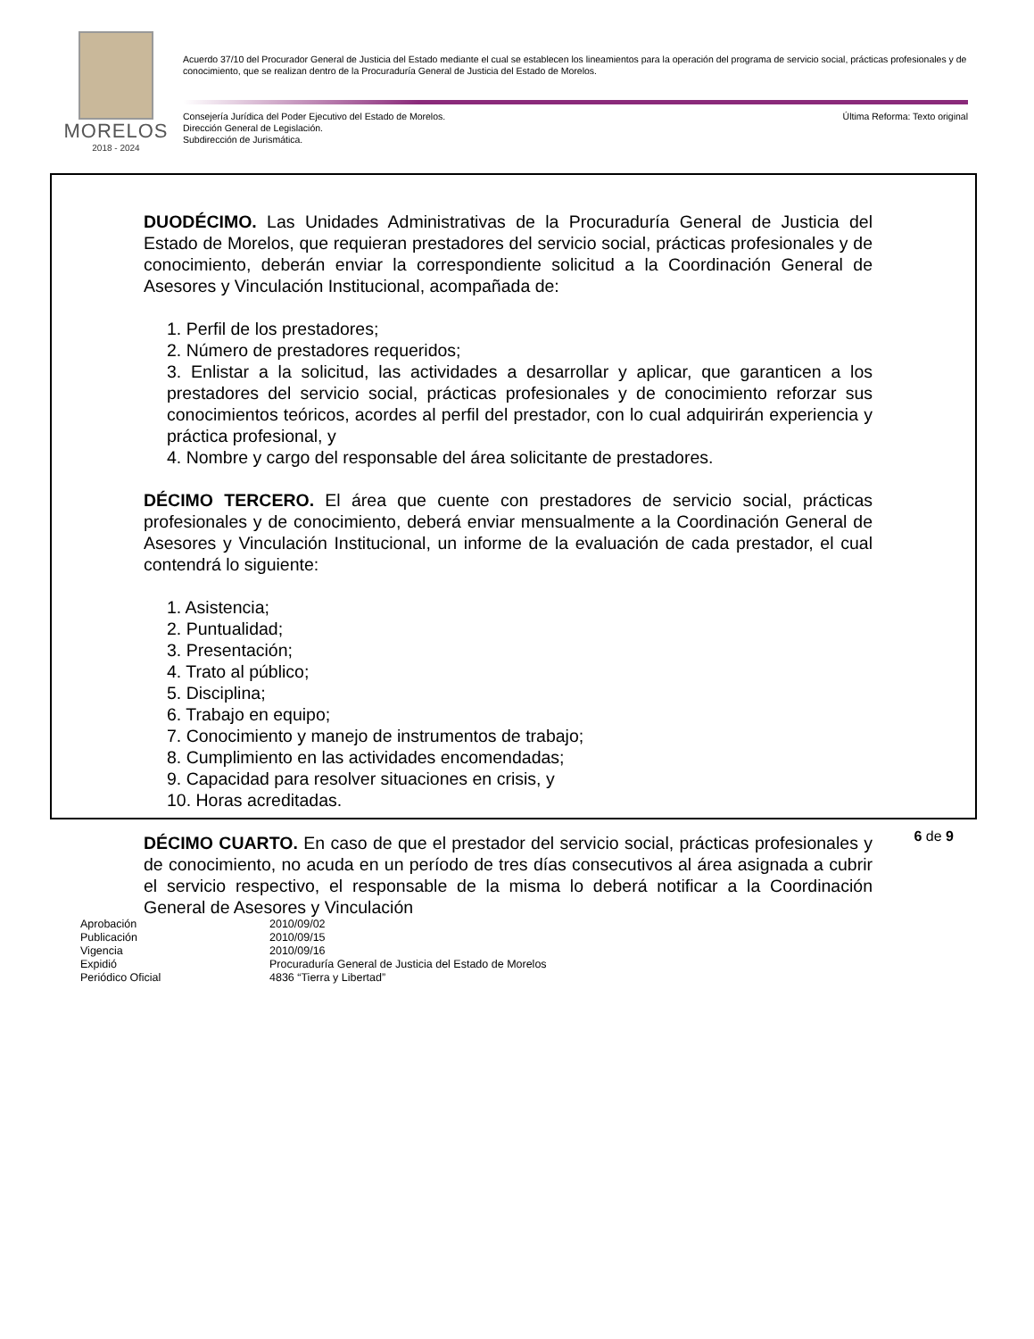MORELOS
2018 - 2024
Acuerdo 37/10 del Procurador General de Justicia del Estado mediante el cual se establecen los lineamientos para la operación del programa de servicio social, prácticas profesionales y de conocimiento, que se realizan dentro de la Procuraduría General de Justicia del Estado de Morelos.
Consejería Jurídica del Poder Ejecutivo del Estado de Morelos.
Dirección General de Legislación.
Subdirección de Jurismática.
Última Reforma: Texto original
DUODÉCIMO. Las Unidades Administrativas de la Procuraduría General de Justicia del Estado de Morelos, que requieran prestadores del servicio social, prácticas profesionales y de conocimiento, deberán enviar la correspondiente solicitud a la Coordinación General de Asesores y Vinculación Institucional, acompañada de:
1. Perfil de los prestadores;
2. Número de prestadores requeridos;
3. Enlistar a la solicitud, las actividades a desarrollar y aplicar, que garanticen a los prestadores del servicio social, prácticas profesionales y de conocimiento reforzar sus conocimientos teóricos, acordes al perfil del prestador, con lo cual adquirirán experiencia y práctica profesional, y
4. Nombre y cargo del responsable del área solicitante de prestadores.
DÉCIMO TERCERO. El área que cuente con prestadores de servicio social, prácticas profesionales y de conocimiento, deberá enviar mensualmente a la Coordinación General de Asesores y Vinculación Institucional, un informe de la evaluación de cada prestador, el cual contendrá lo siguiente:
1. Asistencia;
2. Puntualidad;
3. Presentación;
4. Trato al público;
5. Disciplina;
6. Trabajo en equipo;
7. Conocimiento y manejo de instrumentos de trabajo;
8. Cumplimiento en las actividades encomendadas;
9. Capacidad para resolver situaciones en crisis, y
10. Horas acreditadas.
DÉCIMO CUARTO. En caso de que el prestador del servicio social, prácticas profesionales y de conocimiento, no acuda en un período de tres días consecutivos al área asignada a cubrir el servicio respectivo, el responsable de la misma lo deberá notificar a la Coordinación General de Asesores y Vinculación
6 de 9
| Aprobación | 2010/09/02 |
| Publicación | 2010/09/15 |
| Vigencia | 2010/09/16 |
| Expidió | Procuraduría General de Justicia del Estado de Morelos |
| Periódico Oficial | 4836 “Tierra y Libertad” |